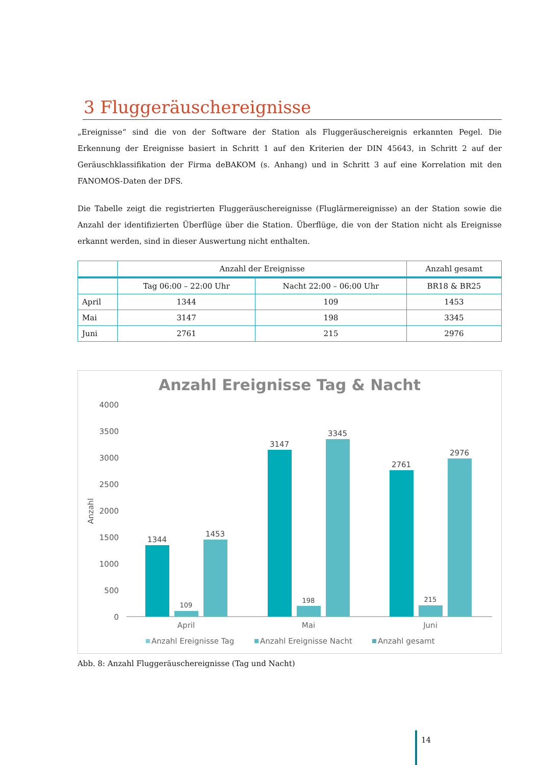3 Fluggeräuschereignisse
„Ereignisse“ sind die von der Software der Station als Fluggeräuschereignis erkannten Pegel. Die Erkennung der Ereignisse basiert in Schritt 1 auf den Kriterien der DIN 45643, in Schritt 2 auf der Geräuschklassifikation der Firma deBAKOM (s. Anhang) und in Schritt 3 auf eine Korrelation mit den FANOMOS-Daten der DFS.
Die Tabelle zeigt die registrierten Fluggeräuschereignisse (Fluglärmereignisse) an der Station sowie die Anzahl der identifizierten Überflüge über die Station. Überflüge, die von der Station nicht als Ereignisse erkannt werden, sind in dieser Auswertung nicht enthalten.
| | Anzahl der Ereignisse | | Anzahl gesamt |
| --- | --- | --- | --- |
| | Tag 06:00 – 22:00 Uhr | Nacht 22:00 – 06:00 Uhr | BR18 & BR25 |
| April | 1344 | 109 | 1453 |
| Mai | 3147 | 198 | 3345 |
| Juni | 2761 | 215 | 2976 |
Anzahl Ereignisse Tag & Nacht
4000
3500
3000
2500
2000
1500
1000
500
0
Anzahl
1344
109
1453
3147
198
3345
2761
215
2976
April
Mai
Juni
Anzahl Ereignisse Tag
Anzahl Ereignisse Nacht
Anzahl gesamt
Abb. 8: Anzahl Fluggeräuschereignisse (Tag und Nacht)
14